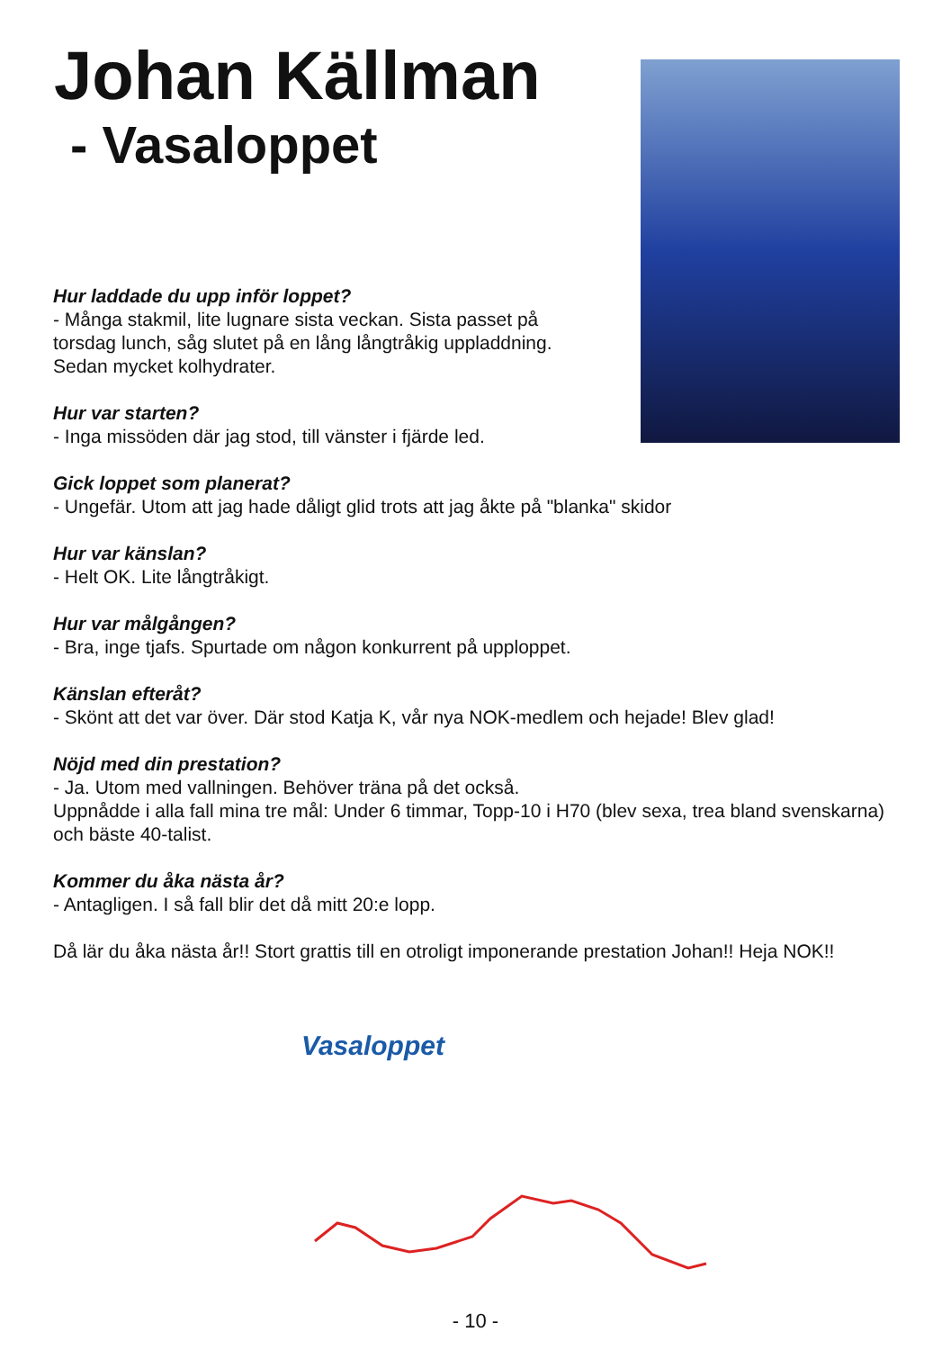Johan Källman
- Vasaloppet
Hur laddade du upp inför loppet?
- Många stakmil, lite lugnare sista veckan. Sista passet på
torsdag lunch, såg slutet på en lång långtråkig uppladdning.
Sedan mycket kolhydrater.
Hur var starten?
- Inga missöden där jag stod, till vänster i fjärde led.
Gick loppet som planerat?
- Ungefär. Utom att jag hade dåligt glid trots att jag åkte på "blanka" skidor
Hur var känslan?
- Helt OK. Lite långtråkigt.
Hur var målgången?
- Bra, inge tjafs. Spurtade om någon konkurrent på upploppet.
Känslan efteråt?
- Skönt att det var över. Där stod Katja K, vår nya NOK-medlem och hejade! Blev glad!
Nöjd med din prestation?
- Ja. Utom med vallningen. Behöver träna på det också.
Uppnådde i alla fall mina tre mål: Under 6 timmar, Topp-10 i H70 (blev sexa, trea bland svenskarna) och bäste 40-talist.
Kommer du åka nästa år?
- Antagligen. I så fall blir det då mitt 20:e lopp.
Då lär du åka nästa år!! Stort grattis till en otroligt imponerande prestation Johan!! Heja NOK!!
Vasaloppet
- 10 -